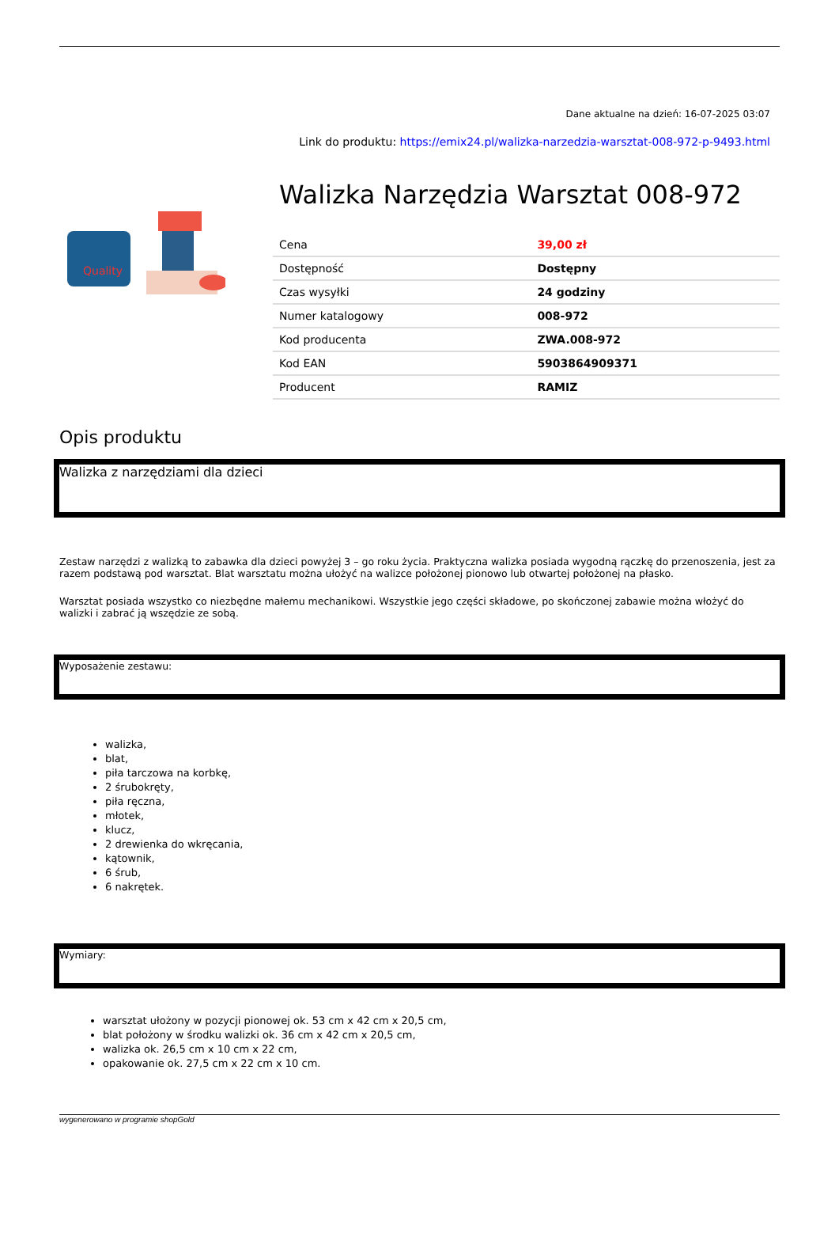Dane aktualne na dzień: 16-07-2025 03:07
Link do produktu: https://emix24.pl/walizka-narzedzia-warsztat-008-972-p-9493.html
Quality
Walizka Narzędzia Warsztat 008-972
| Cena | 39,00 zł |
| Dostępność | Dostępny |
| Czas wysyłki | 24 godziny |
| Numer katalogowy | 008-972 |
| Kod producenta | ZWA.008-972 |
| Kod EAN | 5903864909371 |
| Producent | RAMIZ |
Opis produktu
Walizka z narzędziami dla dzieci
Zestaw narzędzi z walizką to zabawka dla dzieci powyżej 3 – go roku życia. Praktyczna walizka posiada wygodną rączkę do przenoszenia, jest za razem podstawą pod warsztat. Blat warsztatu można ułożyć na walizce położonej pionowo lub otwartej położonej na płasko.
Warsztat posiada wszystko co niezbędne małemu mechanikowi. Wszystkie jego części składowe, po skończonej zabawie można włożyć do walizki i zabrać ją wszędzie ze sobą.
Wyposażenie zestawu:
walizka,
blat,
piła tarczowa na korbkę,
2 śrubokręty,
piła ręczna,
młotek,
klucz,
2 drewienka do wkręcania,
kątownik,
6 śrub,
6 nakrętek.
Wymiary:
warsztat ułożony w pozycji pionowej ok. 53 cm x 42 cm x 20,5 cm,
blat położony w środku walizki ok. 36 cm x 42 cm x 20,5 cm,
walizka ok. 26,5 cm x 10 cm x 22 cm,
opakowanie ok. 27,5 cm x 22 cm x 10 cm.
wygenerowano w programie shopGold